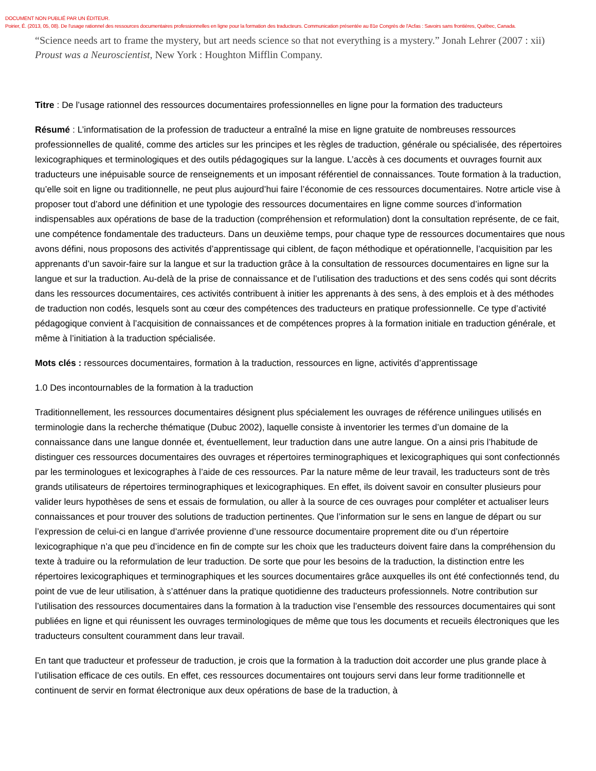DOCUMENT NON PUBLIÉ PAR UN ÉDITEUR.
Poirier, É. (2013, 05, 08). De l'usage rationnel des ressources documentaires professionnelles en ligne pour la formation des traducteurs. Communication présentée au 81e Congrès de l'Acfas : Savoirs sans frontières, Québec, Canada.
“Science needs art to frame the mystery, but art needs science so that not everything is a mystery.” Jonah Lehrer (2007 : xii) Proust was a Neuroscientist, New York : Houghton Mifflin Company.
Titre : De l’usage rationnel des ressources documentaires professionnelles en ligne pour la formation des traducteurs
Résumé : L’informatisation de la profession de traducteur a entraîné la mise en ligne gratuite de nombreuses ressources professionnelles de qualité, comme des articles sur les principes et les règles de traduction, générale ou spécialisée, des répertoires lexicographiques et terminologiques et des outils pédagogiques sur la langue. L’accès à ces documents et ouvrages fournit aux traducteurs une inépuisable source de renseignements et un imposant référentiel de connaissances. Toute formation à la traduction, qu’elle soit en ligne ou traditionnelle, ne peut plus aujourd’hui faire l’économie de ces ressources documentaires. Notre article vise à proposer tout d’abord une définition et une typologie des ressources documentaires en ligne comme sources d’information indispensables aux opérations de base de la traduction (compréhension et reformulation) dont la consultation représente, de ce fait, une compétence fondamentale des traducteurs. Dans un deuxième temps, pour chaque type de ressources documentaires que nous avons défini, nous proposons des activités d’apprentissage qui ciblent, de façon méthodique et opérationnelle, l’acquisition par les apprenants d’un savoir-faire sur la langue et sur la traduction grâce à la consultation de ressources documentaires en ligne sur la langue et sur la traduction. Au-delà de la prise de connaissance et de l’utilisation des traductions et des sens codés qui sont décrits dans les ressources documentaires, ces activités contribuent à initier les apprenants à des sens, à des emplois et à des méthodes de traduction non codés, lesquels sont au cœur des compétences des traducteurs en pratique professionnelle. Ce type d’activité pédagogique convient à l’acquisition de connaissances et de compétences propres à la formation initiale en traduction générale, et même à l’initiation à la traduction spécialisée.
Mots clés : ressources documentaires, formation à la traduction, ressources en ligne, activités d’apprentissage
1.0 Des incontournables de la formation à la traduction
Traditionnellement, les ressources documentaires désignent plus spécialement les ouvrages de référence unilingues utilisés en terminologie dans la recherche thématique (Dubuc 2002), laquelle consiste à inventorier les termes d’un domaine de la connaissance dans une langue donnée et, éventuellement, leur traduction dans une autre langue. On a ainsi pris l’habitude de distinguer ces ressources documentaires des ouvrages et répertoires terminographiques et lexicographiques qui sont confectionnés par les terminologues et lexicographes à l’aide de ces ressources. Par la nature même de leur travail, les traducteurs sont de très grands utilisateurs de répertoires terminographiques et lexicographiques. En effet, ils doivent savoir en consulter plusieurs pour valider leurs hypothèses de sens et essais de formulation, ou aller à la source de ces ouvrages pour compléter et actualiser leurs connaissances et pour trouver des solutions de traduction pertinentes. Que l’information sur le sens en langue de départ ou sur l’expression de celui-ci en langue d’arrivée provienne d’une ressource documentaire proprement dite ou d’un répertoire lexicographique n’a que peu d’incidence en fin de compte sur les choix que les traducteurs doivent faire dans la compréhension du texte à traduire ou la reformulation de leur traduction. De sorte que pour les besoins de la traduction, la distinction entre les répertoires lexicographiques et terminographiques et les sources documentaires grâce auxquelles ils ont été confectionnés tend, du point de vue de leur utilisation, à s’atténuer dans la pratique quotidienne des traducteurs professionnels. Notre contribution sur l’utilisation des ressources documentaires dans la formation à la traduction vise l’ensemble des ressources documentaires qui sont publiées en ligne et qui réunissent les ouvrages terminologiques de même que tous les documents et recueils électroniques que les traducteurs consultent couramment dans leur travail.
En tant que traducteur et professeur de traduction, je crois que la formation à la traduction doit accorder une plus grande place à l’utilisation efficace de ces outils. En effet, ces ressources documentaires ont toujours servi dans leur forme traditionnelle et continuent de servir en format électronique aux deux opérations de base de la traduction, à